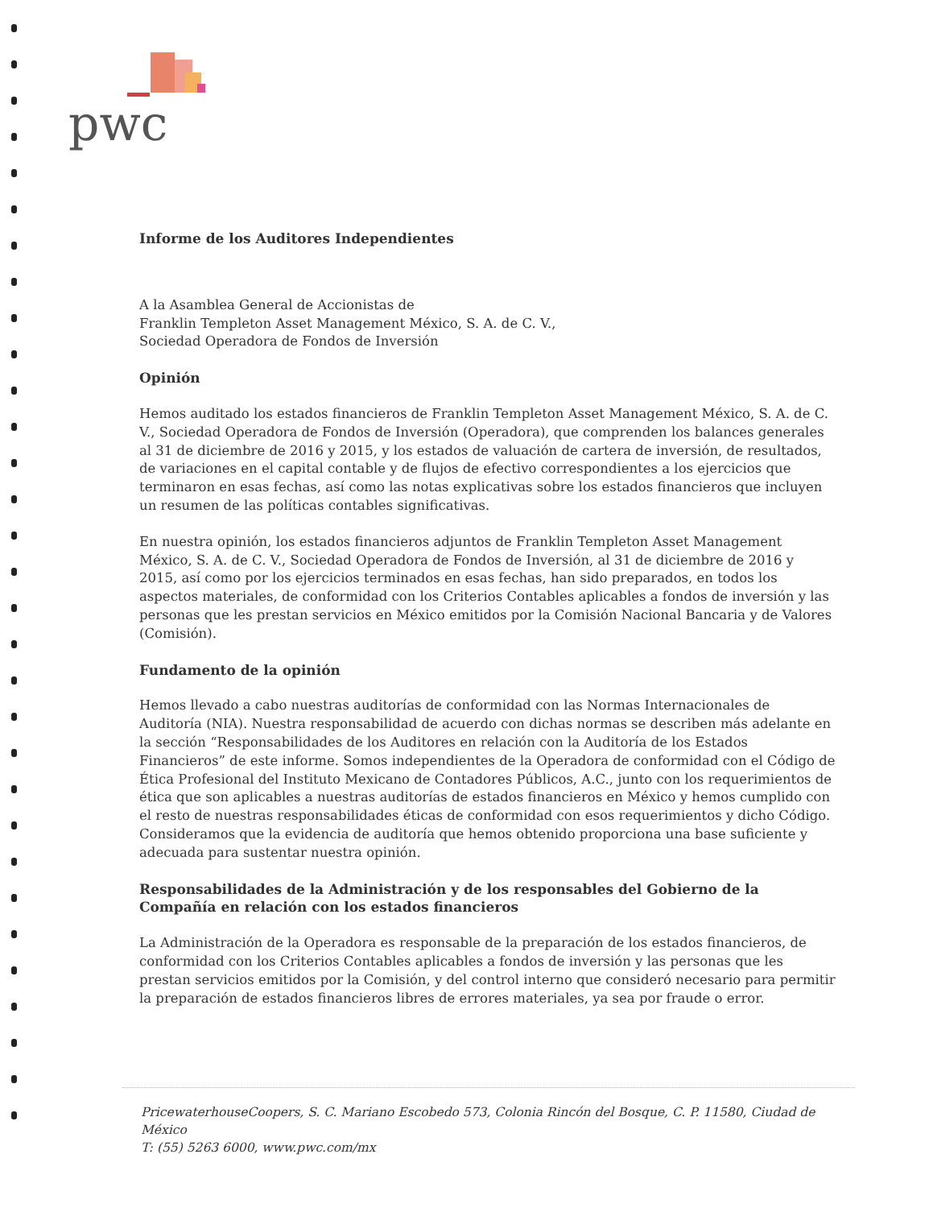pwc
Informe de los Auditores Independientes
A la Asamblea General de Accionistas de
Franklin Templeton Asset Management México, S. A. de C. V.,
Sociedad Operadora de Fondos de Inversión
Opinión
Hemos auditado los estados financieros de Franklin Templeton Asset Management México, S. A. de C. V., Sociedad Operadora de Fondos de Inversión (Operadora), que comprenden los balances generales al 31 de diciembre de 2016 y 2015, y los estados de valuación de cartera de inversión, de resultados, de variaciones en el capital contable y de flujos de efectivo correspondientes a los ejercicios que terminaron en esas fechas, así como las notas explicativas sobre los estados financieros que incluyen un resumen de las políticas contables significativas.
En nuestra opinión, los estados financieros adjuntos de Franklin Templeton Asset Management México, S. A. de C. V., Sociedad Operadora de Fondos de Inversión, al 31 de diciembre de 2016 y 2015, así como por los ejercicios terminados en esas fechas, han sido preparados, en todos los aspectos materiales, de conformidad con los Criterios Contables aplicables a fondos de inversión y las personas que les prestan servicios en México emitidos por la Comisión Nacional Bancaria y de Valores (Comisión).
Fundamento de la opinión
Hemos llevado a cabo nuestras auditorías de conformidad con las Normas Internacionales de Auditoría (NIA). Nuestra responsabilidad de acuerdo con dichas normas se describen más adelante en la sección “Responsabilidades de los Auditores en relación con la Auditoría de los Estados Financieros” de este informe. Somos independientes de la Operadora de conformidad con el Código de Ética Profesional del Instituto Mexicano de Contadores Públicos, A.C., junto con los requerimientos de ética que son aplicables a nuestras auditorías de estados financieros en México y hemos cumplido con el resto de nuestras responsabilidades éticas de conformidad con esos requerimientos y dicho Código. Consideramos que la evidencia de auditoría que hemos obtenido proporciona una base suficiente y adecuada para sustentar nuestra opinión.
Responsabilidades de la Administración y de los responsables del Gobierno de la Compañía en relación con los estados financieros
La Administración de la Operadora es responsable de la preparación de los estados financieros, de conformidad con los Criterios Contables aplicables a fondos de inversión y las personas que les prestan servicios emitidos por la Comisión, y del control interno que consideró necesario para permitir la preparación de estados financieros libres de errores materiales, ya sea por fraude o error.
PricewaterhouseCoopers, S. C. Mariano Escobedo 573, Colonia Rincón del Bosque, C. P. 11580, Ciudad de México
T: (55) 5263 6000, www.pwc.com/mx